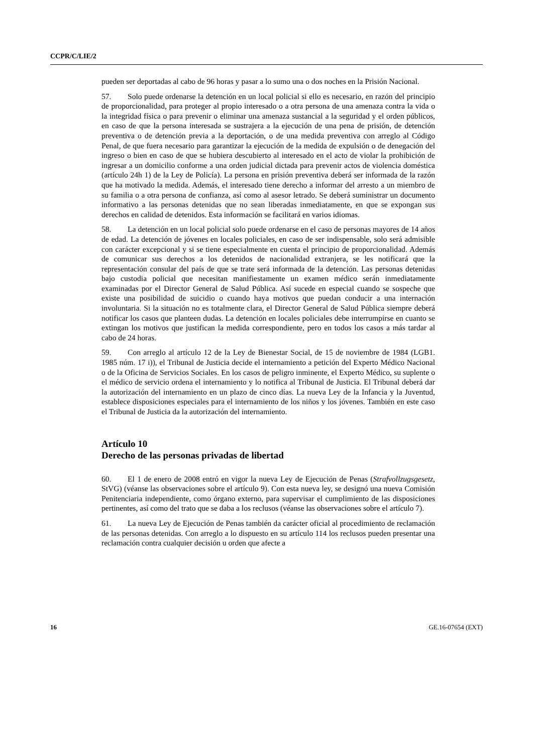CCPR/C/LIE/2
pueden ser deportadas al cabo de 96 horas y pasar a lo sumo una o dos noches en la Prisión Nacional.
57. Solo puede ordenarse la detención en un local policial si ello es necesario, en razón del principio de proporcionalidad, para proteger al propio interesado o a otra persona de una amenaza contra la vida o la integridad física o para prevenir o eliminar una amenaza sustancial a la seguridad y el orden públicos, en caso de que la persona interesada se sustrajera a la ejecución de una pena de prisión, de detención preventiva o de detención previa a la deportación, o de una medida preventiva con arreglo al Código Penal, de que fuera necesario para garantizar la ejecución de la medida de expulsión o de denegación del ingreso o bien en caso de que se hubiera descubierto al interesado en el acto de violar la prohibición de ingresar a un domicilio conforme a una orden judicial dictada para prevenir actos de violencia doméstica (artículo 24h 1) de la Ley de Policía). La persona en prisión preventiva deberá ser informada de la razón que ha motivado la medida. Además, el interesado tiene derecho a informar del arresto a un miembro de su familia o a otra persona de confianza, así como al asesor letrado. Se deberá suministrar un documento informativo a las personas detenidas que no sean liberadas inmediatamente, en que se expongan sus derechos en calidad de detenidos. Esta información se facilitará en varios idiomas.
58. La detención en un local policial solo puede ordenarse en el caso de personas mayores de 14 años de edad. La detención de jóvenes en locales policiales, en caso de ser indispensable, solo será admisible con carácter excepcional y si se tiene especialmente en cuenta el principio de proporcionalidad. Además de comunicar sus derechos a los detenidos de nacionalidad extranjera, se les notificará que la representación consular del país de que se trate será informada de la detención. Las personas detenidas bajo custodia policial que necesitan manifiestamente un examen médico serán inmediatamente examinadas por el Director General de Salud Pública. Así sucede en especial cuando se sospeche que existe una posibilidad de suicidio o cuando haya motivos que puedan conducir a una internación involuntaria. Si la situación no es totalmente clara, el Director General de Salud Pública siempre deberá notificar los casos que planteen dudas. La detención en locales policiales debe interrumpirse en cuanto se extingan los motivos que justifican la medida correspondiente, pero en todos los casos a más tardar al cabo de 24 horas.
59. Con arreglo al artículo 12 de la Ley de Bienestar Social, de 15 de noviembre de 1984 (LGB1. 1985 núm. 17 i)), el Tribunal de Justicia decide el internamiento a petición del Experto Médico Nacional o de la Oficina de Servicios Sociales. En los casos de peligro inminente, el Experto Médico, su suplente o el médico de servicio ordena el internamiento y lo notifica al Tribunal de Justicia. El Tribunal deberá dar la autorización del internamiento en un plazo de cinco días. La nueva Ley de la Infancia y la Juventud, establece disposiciones especiales para el internamiento de los niños y los jóvenes. También en este caso el Tribunal de Justicia da la autorización del internamiento.
Artículo 10
Derecho de las personas privadas de libertad
60. El 1 de enero de 2008 entró en vigor la nueva Ley de Ejecución de Penas (Strafvollzugsgesetz, StVG) (véanse las observaciones sobre el artículo 9). Con esta nueva ley, se designó una nueva Comisión Penitenciaria independiente, como órgano externo, para supervisar el cumplimiento de las disposiciones pertinentes, así como del trato que se daba a los reclusos (véanse las observaciones sobre el artículo 7).
61. La nueva Ley de Ejecución de Penas también da carácter oficial al procedimiento de reclamación de las personas detenidas. Con arreglo a lo dispuesto en su artículo 114 los reclusos pueden presentar una reclamación contra cualquier decisión u orden que afecte a
16 GE.16-07654 (EXT)